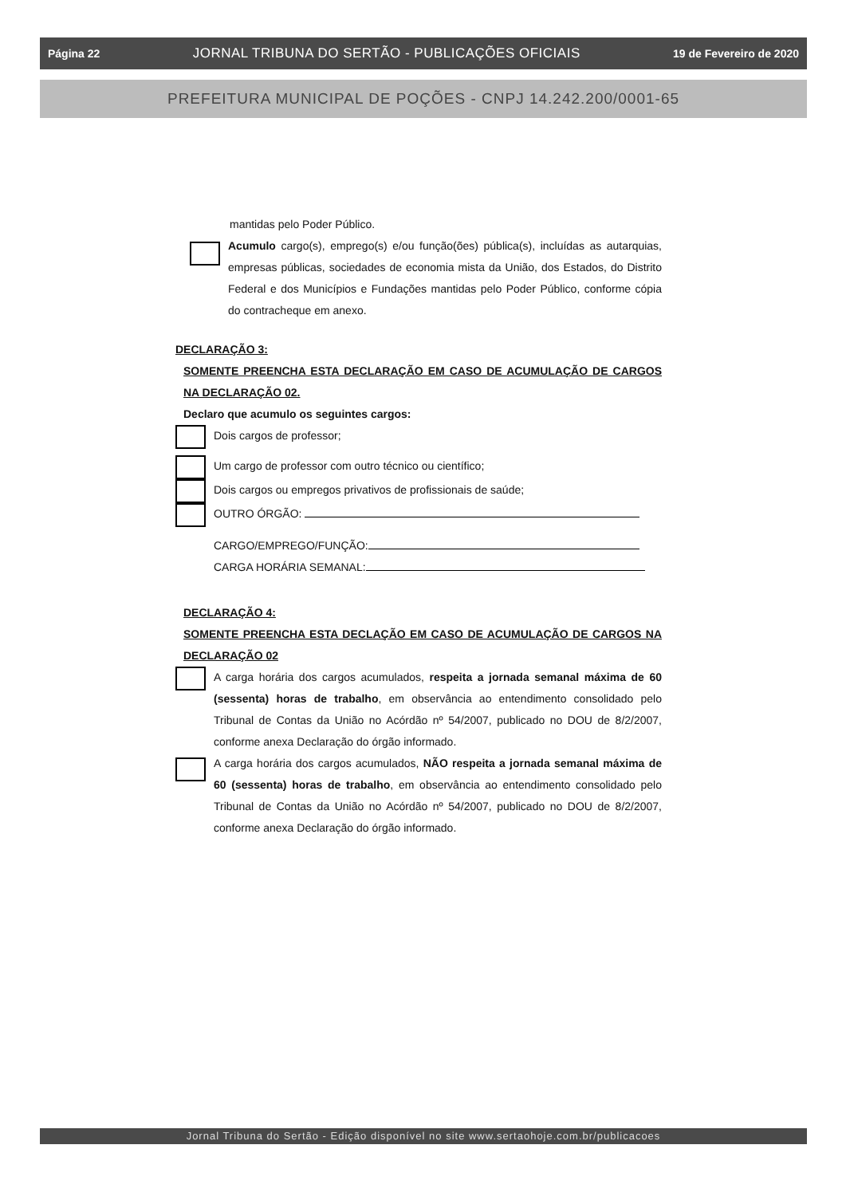Página 22 JORNAL TRIBUNA DO SERTÃO - PUBLICAÇÕES OFICIAIS 19 de Fevereiro de 2020
PREFEITURA MUNICIPAL DE POÇÕES - CNPJ 14.242.200/0001-65
mantidas pelo Poder Público.
Acumulo cargo(s), emprego(s) e/ou função(ões) pública(s), incluídas as autarquias, empresas públicas, sociedades de economia mista da União, dos Estados, do Distrito Federal e dos Municípios e Fundações mantidas pelo Poder Público, conforme cópia do contracheque em anexo.
DECLARAÇÃO 3:
SOMENTE PREENCHA ESTA DECLARAÇÃO EM CASO DE ACUMULAÇÃO DE CARGOS NA DECLARAÇÃO 02.
Declaro que acumulo os seguintes cargos:
Dois cargos de professor;
Um cargo de professor com outro técnico ou científico;
Dois cargos ou empregos privativos de profissionais de saúde;
OUTRO ÓRGÃO:
CARGO/EMPREGO/FUNÇÃO:
CARGA HORÁRIA SEMANAL:
DECLARAÇÃO 4:
SOMENTE PREENCHA ESTA DECLAÇÃO EM CASO DE ACUMULAÇÃO DE CARGOS NA DECLARAÇÃO 02
A carga horária dos cargos acumulados, respeita a jornada semanal máxima de 60 (sessenta) horas de trabalho, em observância ao entendimento consolidado pelo Tribunal de Contas da União no Acórdão nº 54/2007, publicado no DOU de 8/2/2007, conforme anexa Declaração do órgão informado.
A carga horária dos cargos acumulados, NÃO respeita a jornada semanal máxima de 60 (sessenta) horas de trabalho, em observância ao entendimento consolidado pelo Tribunal de Contas da União no Acórdão nº 54/2007, publicado no DOU de 8/2/2007, conforme anexa Declaração do órgão informado.
Jornal Tribuna do Sertão - Edição disponível no site www.sertaohoje.com.br/publicacoes